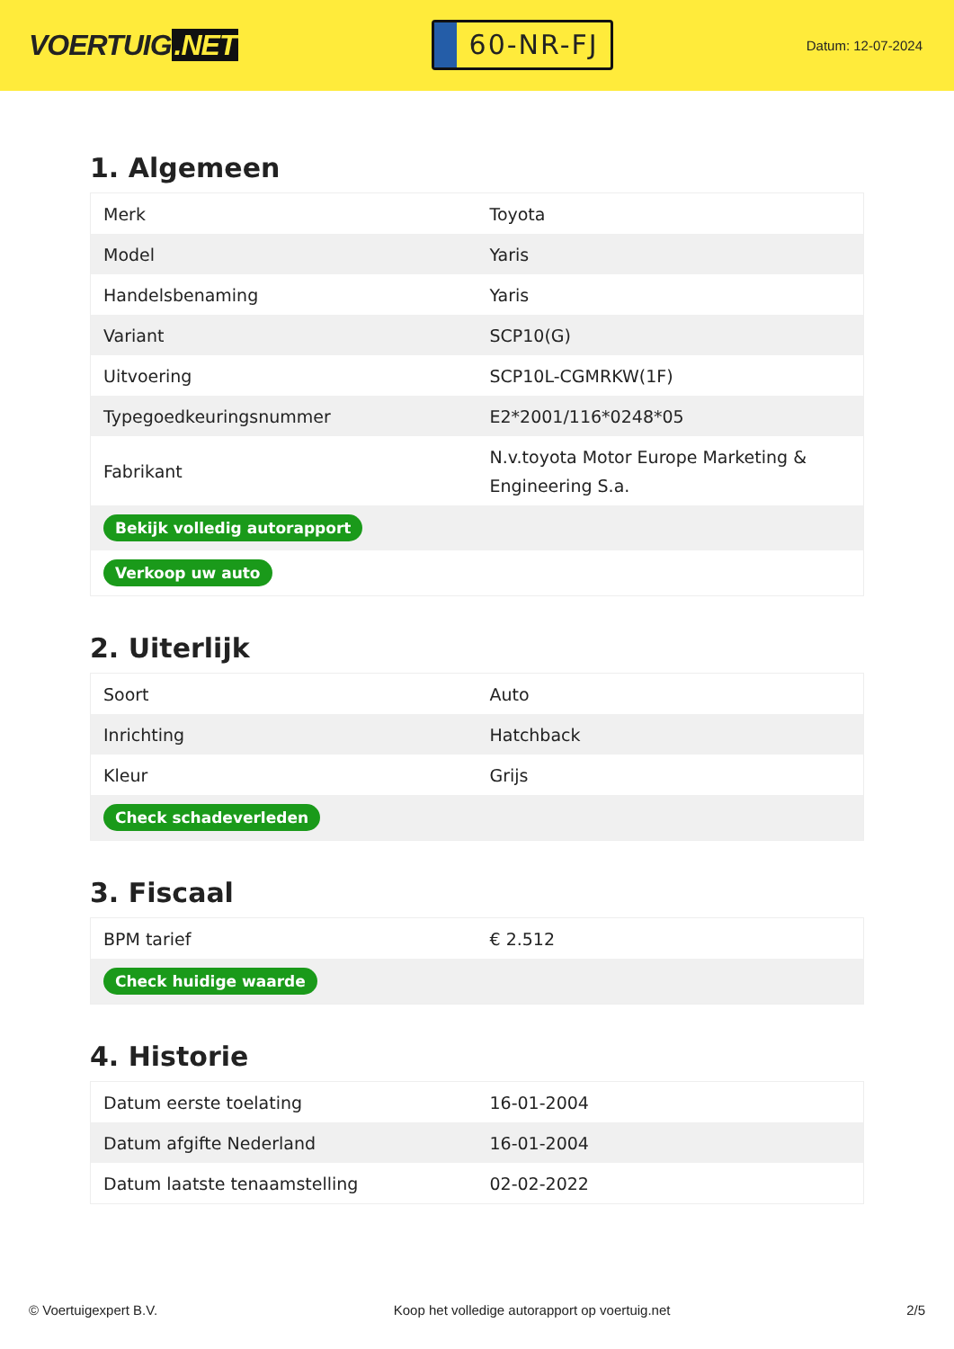VOERTUIG.NET
60-NR-FJ
Datum: 12-07-2024
1. Algemeen
| Merk | Toyota |
| Model | Yaris |
| Handelsbenaming | Yaris |
| Variant | SCP10(G) |
| Uitvoering | SCP10L-CGMRKW(1F) |
| Typegoedkeuringsnummer | E2*2001/116*0248*05 |
| Fabrikant | N.v.toyota Motor Europe Marketing & Engineering S.a. |
| Bekijk volledig autorapport | |
| Verkoop uw auto | |
2. Uiterlijk
| Soort | Auto |
| Inrichting | Hatchback |
| Kleur | Grijs |
| Check schadeverleden | |
3. Fiscaal
| BPM tarief | € 2.512 |
| Check huidige waarde | |
4. Historie
| Datum eerste toelating | 16-01-2004 |
| Datum afgifte Nederland | 16-01-2004 |
| Datum laatste tenaamstelling | 02-02-2022 |
© Voertuigexpert B.V. Koop het volledige autorapport op voertuig.net 2/5